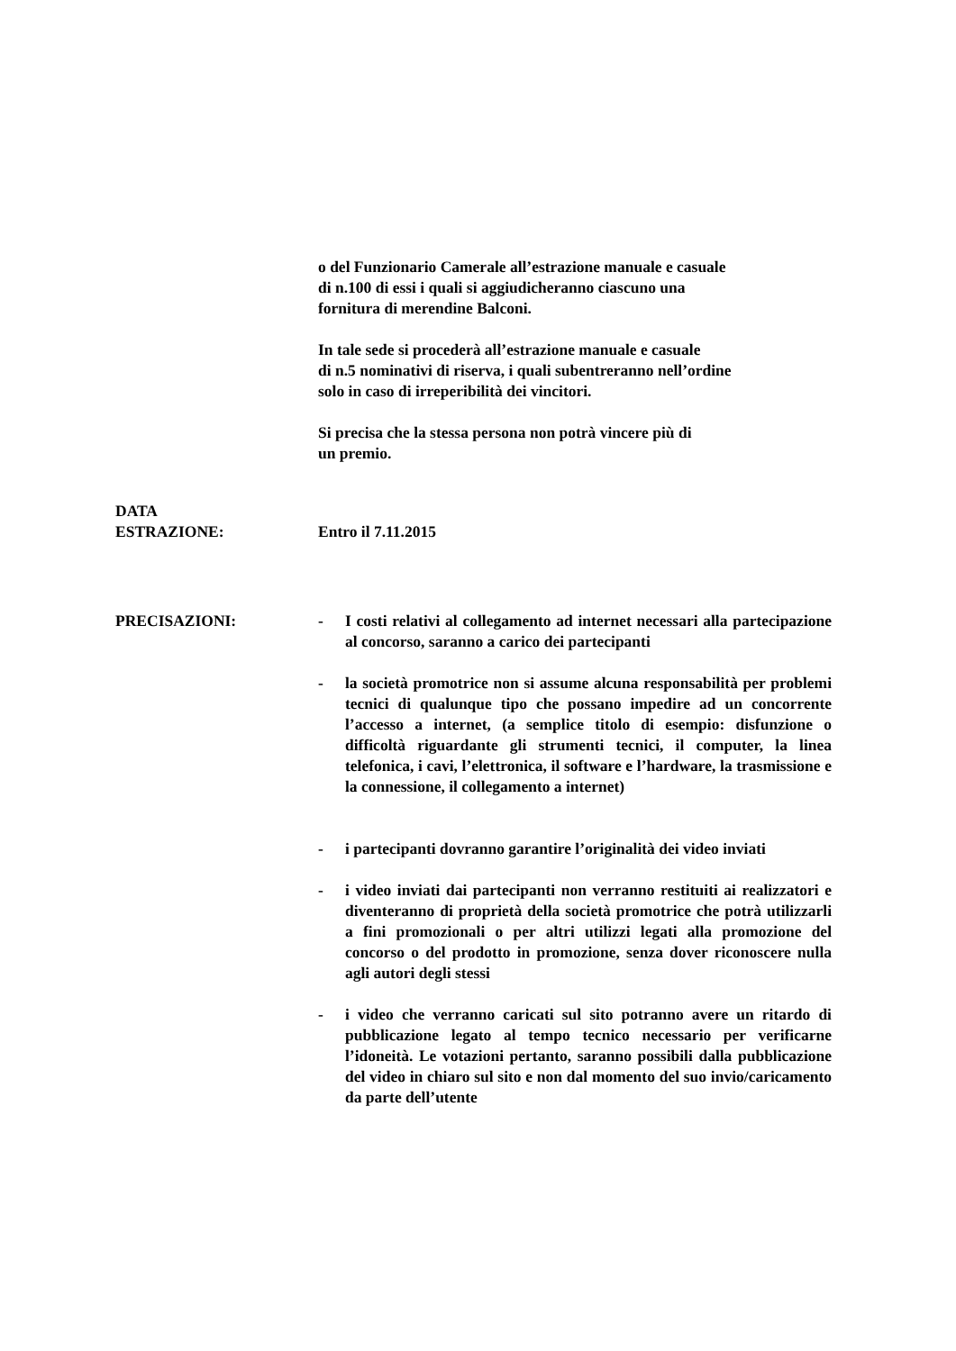o del Funzionario Camerale all’estrazione manuale e casuale
di n.100 di essi i quali si aggiudicheranno ciascuno una
fornitura di merendine Balconi.
In tale sede si procederà all’estrazione manuale e casuale
di n.5 nominativi di riserva, i quali subentreranno nell’ordine
solo in caso di irreperibilità dei vincitori.
Si precisa che la stessa persona non potrà vincere più di
un premio.
DATA
ESTRAZIONE: Entro il 7.11.2015
PRECISAZIONI: - I costi relativi al collegamento ad internet necessari alla partecipazione al concorso, saranno a carico dei partecipanti
- la società promotrice non si assume alcuna responsabilità per problemi tecnici di qualunque tipo che possano impedire ad un concorrente l’accesso a internet, (a semplice titolo di esempio: disfunzione o difficoltà riguardante gli strumenti tecnici, il computer, la linea telefonica, i cavi, l’elettronica, il software e l’hardware, la trasmissione e la connessione, il collegamento a internet)
- i partecipanti dovranno garantire l’originalità dei video inviati
- i video inviati dai partecipanti non verranno restituiti ai realizzatori e diventeranno di proprietà della società promotrice che potrà utilizzarli a fini promozionali o per altri utilizzi legati alla promozione del concorso o del prodotto in promozione, senza dover riconoscere nulla agli autori degli stessi
- i video che verranno caricati sul sito potranno avere un ritardo di pubblicazione legato al tempo tecnico necessario per verificarne l’idoneità. Le votazioni pertanto, saranno possibili dalla pubblicazione del video in chiaro sul sito e non dal momento del suo invio/caricamento da parte dell’utente